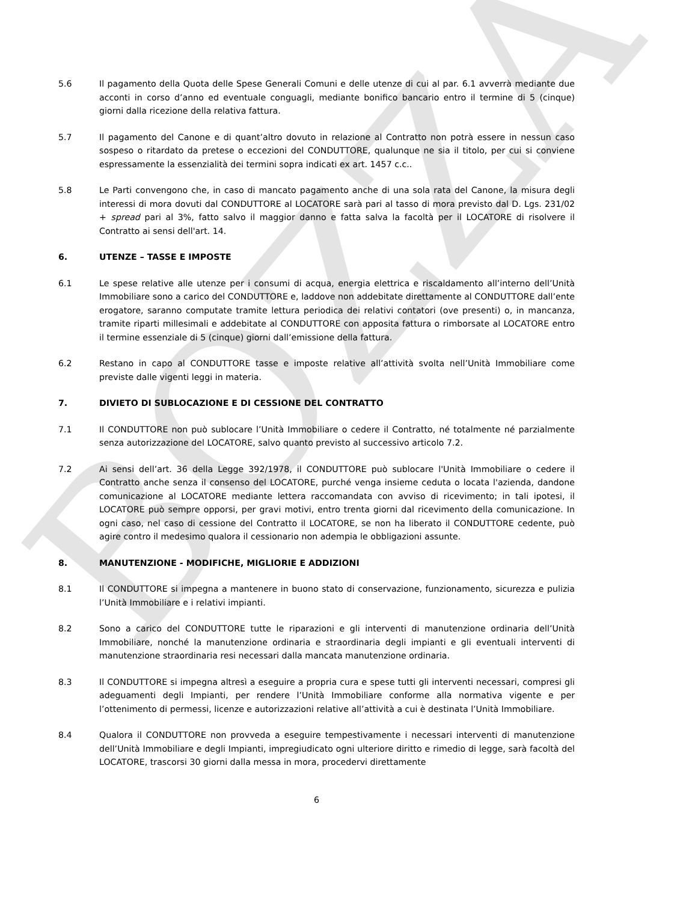BOZZA
5.6 Il pagamento della Quota delle Spese Generali Comuni e delle utenze di cui al par. 6.1 avverrà mediante due acconti in corso d’anno ed eventuale conguagli, mediante bonifico bancario entro il termine di 5 (cinque) giorni dalla ricezione della relativa fattura.
5.7 Il pagamento del Canone e di quant’altro dovuto in relazione al Contratto non potrà essere in nessun caso sospeso o ritardato da pretese o eccezioni del CONDUTTORE, qualunque ne sia il titolo, per cui si conviene espressamente la essenzialità dei termini sopra indicati ex art. 1457 c.c..
5.8 Le Parti convengono che, in caso di mancato pagamento anche di una sola rata del Canone, la misura degli interessi di mora dovuti dal CONDUTTORE al LOCATORE sarà pari al tasso di mora previsto dal D. Lgs. 231/02 + spread pari al 3%, fatto salvo il maggior danno e fatta salva la facoltà per il LOCATORE di risolvere il Contratto ai sensi dell'art. 14.
6. UTENZE – TASSE E IMPOSTE
6.1 Le spese relative alle utenze per i consumi di acqua, energia elettrica e riscaldamento all’interno dell’Unità Immobiliare sono a carico del CONDUTTORE e, laddove non addebitate direttamente al CONDUTTORE dall’ente erogatore, saranno computate tramite lettura periodica dei relativi contatori (ove presenti) o, in mancanza, tramite riparti millesimali e addebitate al CONDUTTORE con apposita fattura o rimborsate al LOCATORE entro il termine essenziale di 5 (cinque) giorni dall’emissione della fattura.
6.2 Restano in capo al CONDUTTORE tasse e imposte relative all’attività svolta nell’Unità Immobiliare come previste dalle vigenti leggi in materia.
7. DIVIETO DI SUBLOCAZIONE E DI CESSIONE DEL CONTRATTO
7.1 Il CONDUTTORE non può sublocare l’Unità Immobiliare o cedere il Contratto, né totalmente né parzialmente senza autorizzazione del LOCATORE, salvo quanto previsto al successivo articolo 7.2.
7.2 Ai sensi dell’art. 36 della Legge 392/1978, il CONDUTTORE può sublocare l'Unità Immobiliare o cedere il Contratto anche senza il consenso del LOCATORE, purché venga insieme ceduta o locata l'azienda, dandone comunicazione al LOCATORE mediante lettera raccomandata con avviso di ricevimento; in tali ipotesi, il LOCATORE può sempre opporsi, per gravi motivi, entro trenta giorni dal ricevimento della comunicazione. In ogni caso, nel caso di cessione del Contratto il LOCATORE, se non ha liberato il CONDUTTORE cedente, può agire contro il medesimo qualora il cessionario non adempia le obbligazioni assunte.
8. MANUTENZIONE - MODIFICHE, MIGLIORIE E ADDIZIONI
8.1 Il CONDUTTORE si impegna a mantenere in buono stato di conservazione, funzionamento, sicurezza e pulizia l’Unità Immobiliare e i relativi impianti.
8.2 Sono a carico del CONDUTTORE tutte le riparazioni e gli interventi di manutenzione ordinaria dell’Unità Immobiliare, nonché la manutenzione ordinaria e straordinaria degli impianti e gli eventuali interventi di manutenzione straordinaria resi necessari dalla mancata manutenzione ordinaria.
8.3 Il CONDUTTORE si impegna altresì a eseguire a propria cura e spese tutti gli interventi necessari, compresi gli adeguamenti degli Impianti, per rendere l’Unità Immobiliare conforme alla normativa vigente e per l’ottenimento di permessi, licenze e autorizzazioni relative all’attività a cui è destinata l’Unità Immobiliare.
8.4 Qualora il CONDUTTORE non provveda a eseguire tempestivamente i necessari interventi di manutenzione dell’Unità Immobiliare e degli Impianti, impregiudicato ogni ulteriore diritto e rimedio di legge, sarà facoltà del LOCATORE, trascorsi 30 giorni dalla messa in mora, procedervi direttamente
6